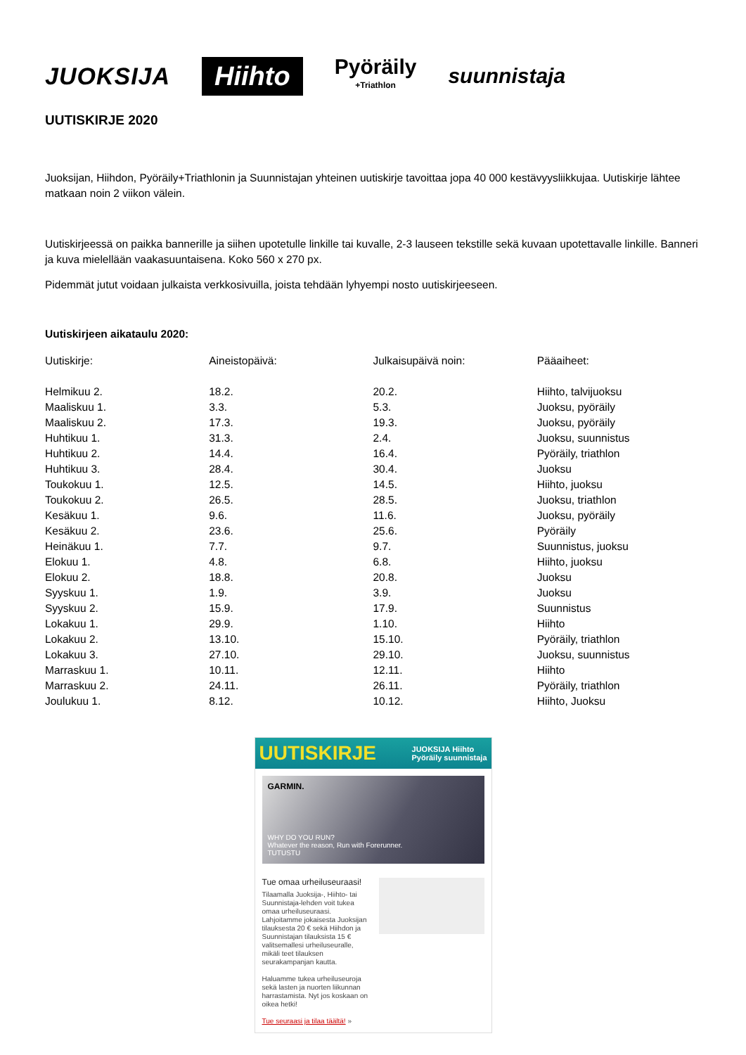JUOKSIJA
Hiihto
Pyöräily
+Triathlon
suunnistaja
UUTISKIRJE 2020
Juoksijan, Hiihdon, Pyöräily+Triathlonin ja Suunnistajan yhteinen uutiskirje tavoittaa jopa 40 000 kestävyysliikkujaa. Uutiskirje lähtee matkaan noin 2 viikon välein.
Uutiskirjeessä on paikka bannerille ja siihen upotetulle linkille tai kuvalle, 2-3 lauseen tekstille sekä kuvaan upotettavalle linkille. Banneri ja kuva mielellään vaakasuuntaisena. Koko 560 x 270 px.
Pidemmät jutut voidaan julkaista verkkosivuilla, joista tehdään lyhyempi nosto uutiskirjeeseen.
Uutiskirjeen aikataulu 2020:
| Uutiskirje: | Aineistopäivä: | Julkaisupäivä noin: | Pääaiheet: |
| --- | --- | --- | --- |
| Helmikuu 2. | 18.2. | 20.2. | Hiihto, talvijuoksu |
| Maaliskuu 1. | 3.3. | 5.3. | Juoksu, pyöräily |
| Maaliskuu 2. | 17.3. | 19.3. | Juoksu, pyöräily |
| Huhtikuu 1. | 31.3. | 2.4. | Juoksu, suunnistus |
| Huhtikuu 2. | 14.4. | 16.4. | Pyöräily, triathlon |
| Huhtikuu 3. | 28.4. | 30.4. | Juoksu |
| Toukokuu 1. | 12.5. | 14.5. | Hiihto, juoksu |
| Toukokuu 2. | 26.5. | 28.5. | Juoksu, triathlon |
| Kesäkuu 1. | 9.6. | 11.6. | Juoksu, pyöräily |
| Kesäkuu 2. | 23.6. | 25.6. | Pyöräily |
| Heinäkuu 1. | 7.7. | 9.7. | Suunnistus, juoksu |
| Elokuu 1. | 4.8. | 6.8. | Hiihto, juoksu |
| Elokuu 2. | 18.8. | 20.8. | Juoksu |
| Syyskuu 1. | 1.9. | 3.9. | Juoksu |
| Syyskuu 2. | 15.9. | 17.9. | Suunnistus |
| Lokakuu 1. | 29.9. | 1.10. | Hiihto |
| Lokakuu 2. | 13.10. | 15.10. | Pyöräily, triathlon |
| Lokakuu 3. | 27.10. | 29.10. | Juoksu, suunnistus |
| Marraskuu 1. | 10.11. | 12.11. | Hiihto |
| Marraskuu 2. | 24.11. | 26.11. | Pyöräily, triathlon |
| Joulukuu 1. | 8.12. | 10.12. | Hiihto, Juoksu |
UUTISKIRJE JUOKSIJA Hiihto
Pyöräily suunnistaja
GARMIN.
WHY DO YOU RUN?
Whatever the reason, Run with Forerunner.
TUTUSTU
Tue omaa urheiluseuraasi!
Tilaamalla Juoksija-, Hiihto- tai Suunnistaja-lehden voit tukea omaa urheiluseuraasi. Lahjoitamme jokaisesta Juoksijan tilauksesta 20 € sekä Hiihdon ja Suunnistajan tilauksista 15 € valitsemallesi urheiluseuralle, mikäli teet tilauksen seurakampanjan kautta.
Haluamme tukea urheiluseuroja sekä lasten ja nuorten liikunnan harrastamista. Nyt jos koskaan on oikea hetki!
Tue seuraasi ja tilaa täältä! »